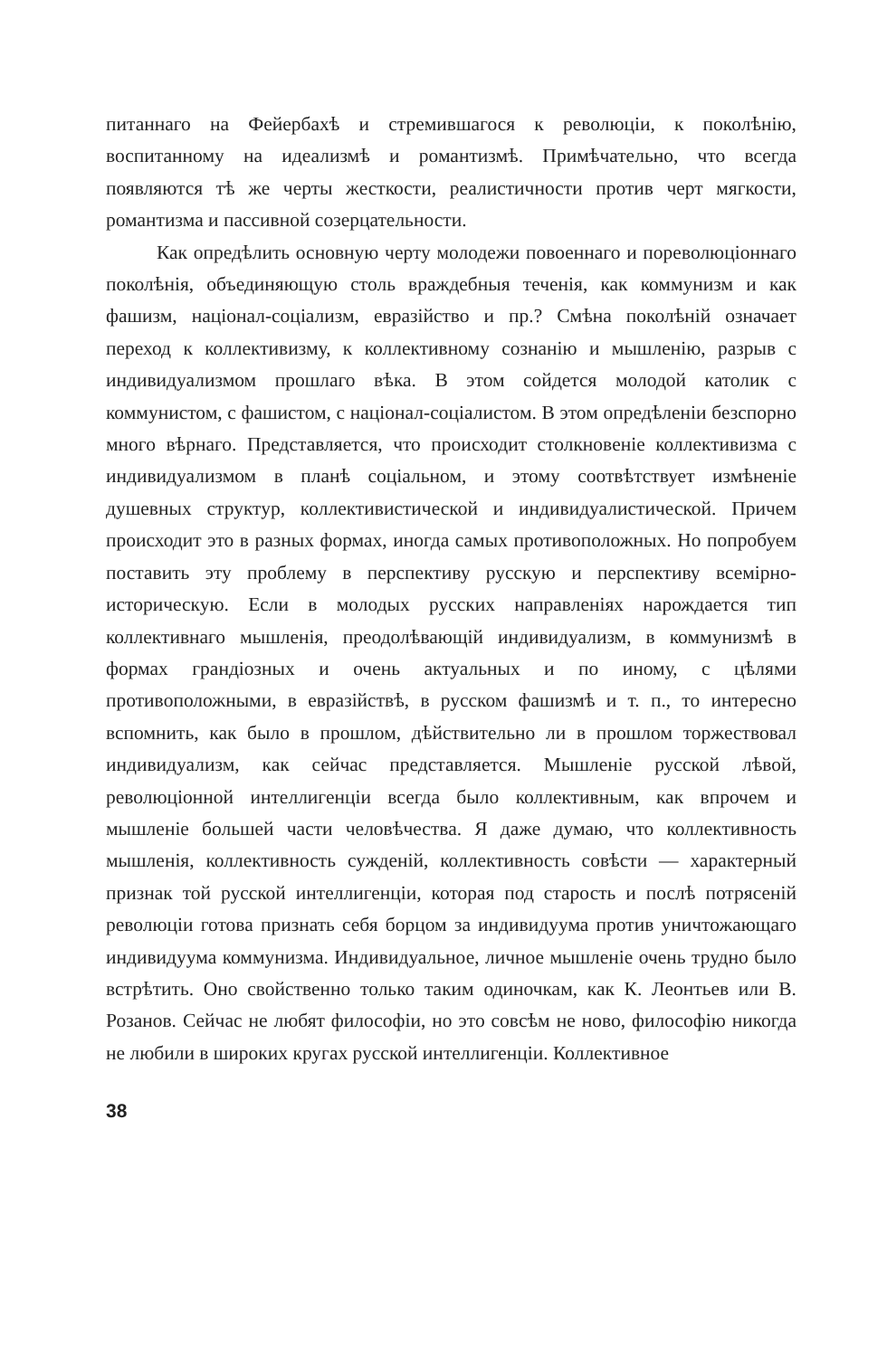питаннаго на Фейербахѣ и стремившагося к революціи, к поколѣнію, воспитанному на идеализмѣ и романтизмѣ. Примѣчательно, что всегда появляются тѣ же черты жесткости, реалистичности против черт мягкости, романтизма и пассивной созерцательности.
Как опредѣлить основную черту молодежи повоеннаго и пореволюціоннаго поколѣнія, объединяющую столь враждебныя теченія, как коммунизм и как фашизм, націонал-соціализм, евразійство и пр.? Смѣна поколѣній означает переход к коллективизму, к коллективному сознанію и мышленію, разрыв с индивидуализмом прошлаго вѣка. В этом сойдется молодой католик с коммунистом, с фашистом, с націонал-соціалистом. В этом опредѣленіи безспорно много вѣрнаго. Представляется, что происходит столкновеніе коллективизма с индивидуализмом в планѣ соціальном, и этому соотвѣтствует измѣненіе душевных структур, коллективистической и индивидуалистической. Причем происходит это в разных формах, иногда самых противоположных. Но попробуем поставить эту проблему в перспективу русскую и перспективу всемірно-историческую. Если в молодых русских направленіях нарождается тип коллективнаго мышленія, преодолѣвающій индивидуализм, в коммунизмѣ в формах грандіозных и очень актуальных и по иному, с цѣлями противоположными, в евразійствѣ, в русском фашизмѣ и т. п., то интересно вспомнить, как было в прошлом, дѣйствительно ли в прошлом торжествовал индивидуализм, как сейчас представляется. Мышленіе русской лѣвой, революціонной интеллигенціи всегда было коллективным, как впрочем и мышленіе большей части человѣчества. Я даже думаю, что коллективность мышленія, коллективность сужденій, коллективность совѣсти — характерный признак той русской интеллигенціи, которая под старость и послѣ потрясеній революціи готова признать себя борцом за индивидуума против уничтожающаго индивидуума коммунизма. Индивидуальное, личное мышленіе очень трудно было встрѣтить. Оно свойственно только таким одиночкам, как К. Леонтьев или В. Розанов. Сейчас не любят философіи, но это совсѣм не ново, философію никогда не любили в широких кругах русской интеллигенціи. Коллективное
38